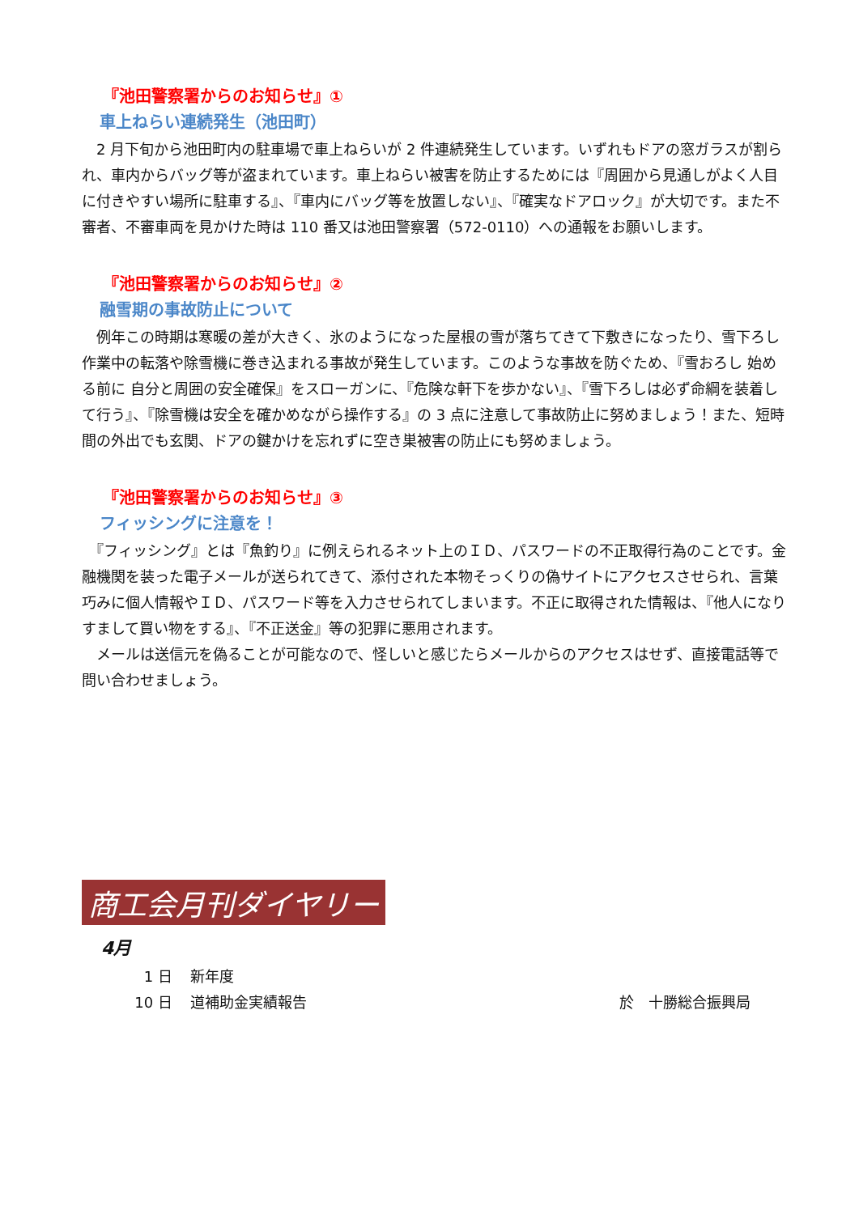『池田警察署からのお知らせ』①
車上ねらい連続発生（池田町）
　2 月下旬から池田町内の駐車場で車上ねらいが 2 件連続発生しています。いずれもドアの窓ガラスが割られ、車内からバッグ等が盗まれています。車上ねらい被害を防止するためには『周囲から見通しがよく人目に付きやすい場所に駐車する』、『車内にバッグ等を放置しない』、『確実なドアロック』が大切です。また不審者、不審車両を見かけた時は 110 番又は池田警察署（572-0110）への通報をお願いします。
『池田警察署からのお知らせ』②
融雪期の事故防止について
　例年この時期は寒暖の差が大きく、氷のようになった屋根の雪が落ちてきて下敷きになったり、雪下ろし作業中の転落や除雪機に巻き込まれる事故が発生しています。このような事故を防ぐため、『雪おろし 始める前に 自分と周囲の安全確保』をスローガンに、『危険な軒下を歩かない』、『雪下ろしは必ず命綱を装着して行う』、『除雪機は安全を確かめながら操作する』の 3 点に注意して事故防止に努めましょう！また、短時間の外出でも玄関、ドアの鍵かけを忘れずに空き巣被害の防止にも努めましょう。
『池田警察署からのお知らせ』③
フィッシングに注意を！
　『フィッシング』とは『魚釣り』に例えられるネット上のＩＤ、パスワードの不正取得行為のことです。金融機関を装った電子メールが送られてきて、添付された本物そっくりの偽サイトにアクセスさせられ、言葉巧みに個人情報やＩＤ、パスワード等を入力させられてしまいます。不正に取得された情報は、『他人になりすまして買い物をする』、『不正送金』等の犯罪に悪用されます。
　メールは送信元を偽ることが可能なので、怪しいと感じたらメールからのアクセスはせず、直接電話等で問い合わせましょう。
商工会月刊ダイヤリー
4月
1 日 新年度
10 日 道補助金実績報告 於　十勝総合振興局